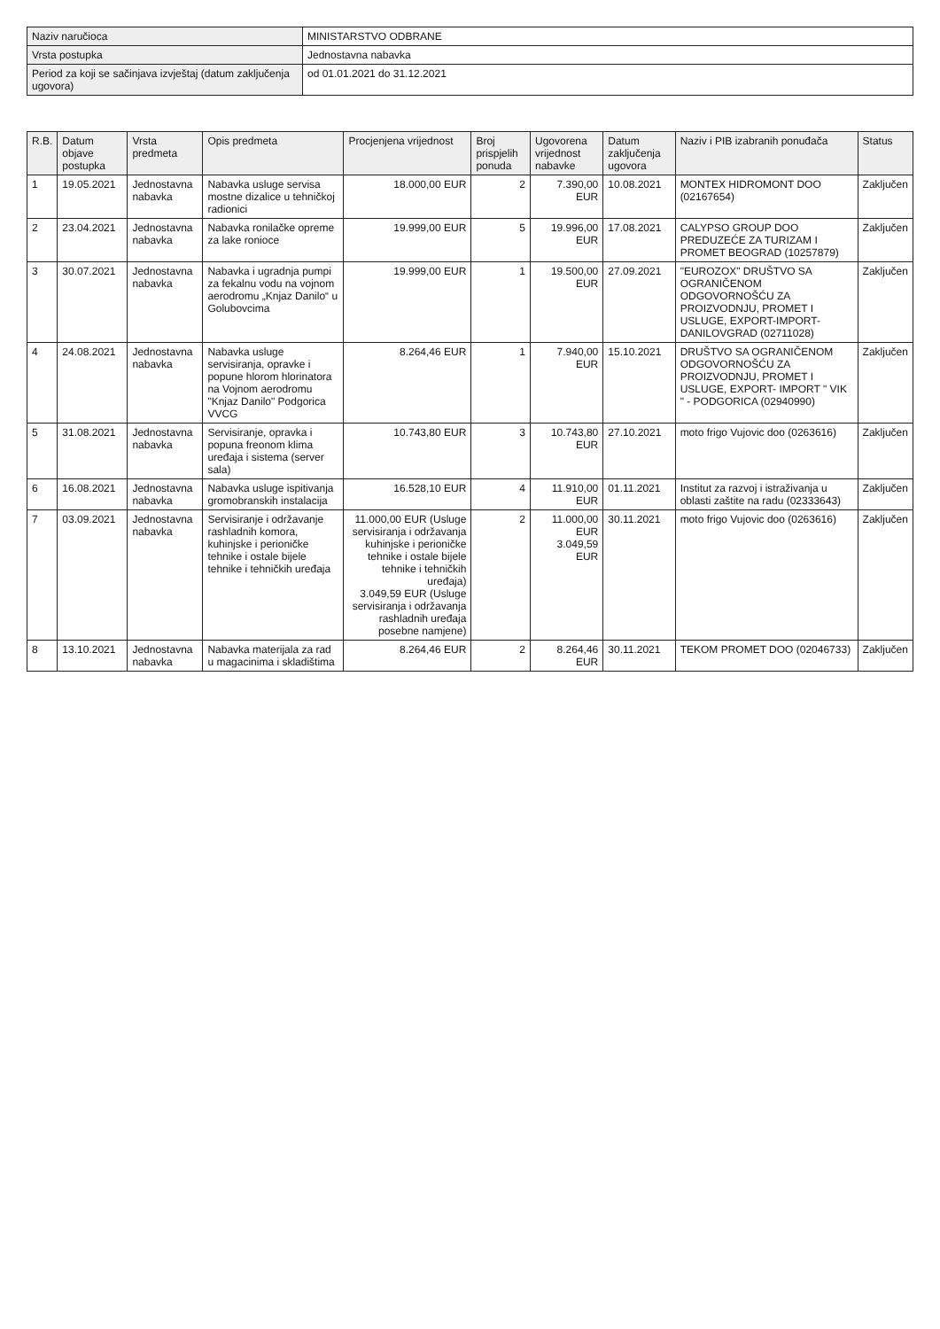| Naziv naručioca | MINISTARSTVO ODBRANE |
| Vrsta postupka | Jednostavna nabavka |
| Period za koji se sačinjava izvještaj (datum zaključenja ugovora) | od 01.01.2021 do 31.12.2021 |
| R.B. | Datum objave postupka | Vrsta predmeta | Opis predmeta | Procjenjena vrijednost | Broj prispjelih ponuda | Ugovorena vrijednost nabavke | Datum zaključenja ugovora | Naziv i PIB izabranih ponuđača | Status |
| --- | --- | --- | --- | --- | --- | --- | --- | --- | --- |
| 1 | 19.05.2021 | Jednostavna nabavka | Nabavka usluge servisa mostne dizalice u tehničkoj radionici | 18.000,00 EUR | 2 | 7.390,00 EUR | 10.08.2021 | MONTEX HIDROMONT DOO (02167654) | Zaključen |
| 2 | 23.04.2021 | Jednostavna nabavka | Nabavka ronilačke opreme za lake ronioce | 19.999,00 EUR | 5 | 19.996,00 EUR | 17.08.2021 | CALYPSO GROUP DOO PREDUZEĆE ZA TURIZAM I PROMET BEOGRAD (10257879) | Zaključen |
| 3 | 30.07.2021 | Jednostavna nabavka | Nabavka i ugradnja pumpi za fekalnu vodu na vojnom aerodromu „Knjaz Danilo“ u Golubovcima | 19.999,00 EUR | 1 | 19.500,00 EUR | 27.09.2021 | "EUROZOX" DRUŠTVO SA OGRANIČENOM ODGOVORNOŠĆU ZA PROIZVODNJU, PROMET I USLUGE, EXPORT-IMPORT-DANILOVGRAD (02711028) | Zaključen |
| 4 | 24.08.2021 | Jednostavna nabavka | Nabavka usluge servisiranja, opravke i popune hlorom hlorinatora na Vojnom aerodromu "Knjaz Danilo" Podgorica VVCG | 8.264,46 EUR | 1 | 7.940,00 EUR | 15.10.2021 | DRUŠTVO SA OGRANIČENOM ODGOVORNOŠĆU ZA PROIZVODNJU, PROMET I USLUGE, EXPORT- IMPORT " VIK " - PODGORICA (02940990) | Zaključen |
| 5 | 31.08.2021 | Jednostavna nabavka | Servisiranje, opravka i popuna freonom klima uređaja i sistema (server sala) | 10.743,80 EUR | 3 | 10.743,80 EUR | 27.10.2021 | moto frigo Vujovic doo (0263616) | Zaključen |
| 6 | 16.08.2021 | Jednostavna nabavka | Nabavka usluge ispitivanja gromobranskih instalacija | 16.528,10 EUR | 4 | 11.910,00 EUR | 01.11.2021 | Institut za razvoj i istraživanja u oblasti zaštite na radu (02333643) | Zaključen |
| 7 | 03.09.2021 | Jednostavna nabavka | Servisiranje i održavanje rashladnih komora, kuhinjske i perioničke tehnike i ostale bijele tehnike i tehničkih uređaja | 11.000,00 EUR (Usluge servisiranja i održavanja kuhinjske i perioničke tehnike i ostale bijele tehnike i tehničkih uređaja) 3.049,59 EUR (Usluge servisiranja i održavanja rashladnih uređaja posebne namjene) | 2 | 11.000,00 EUR 3.049,59 EUR | 30.11.2021 | moto frigo Vujovic doo (0263616) | Zaključen |
| 8 | 13.10.2021 | Jednostavna nabavka | Nabavka materijala za rad u magacinima i skladištima | 8.264,46 EUR | 2 | 8.264,46 EUR | 30.11.2021 | TEKOM PROMET DOO (02046733) | Zaključen |